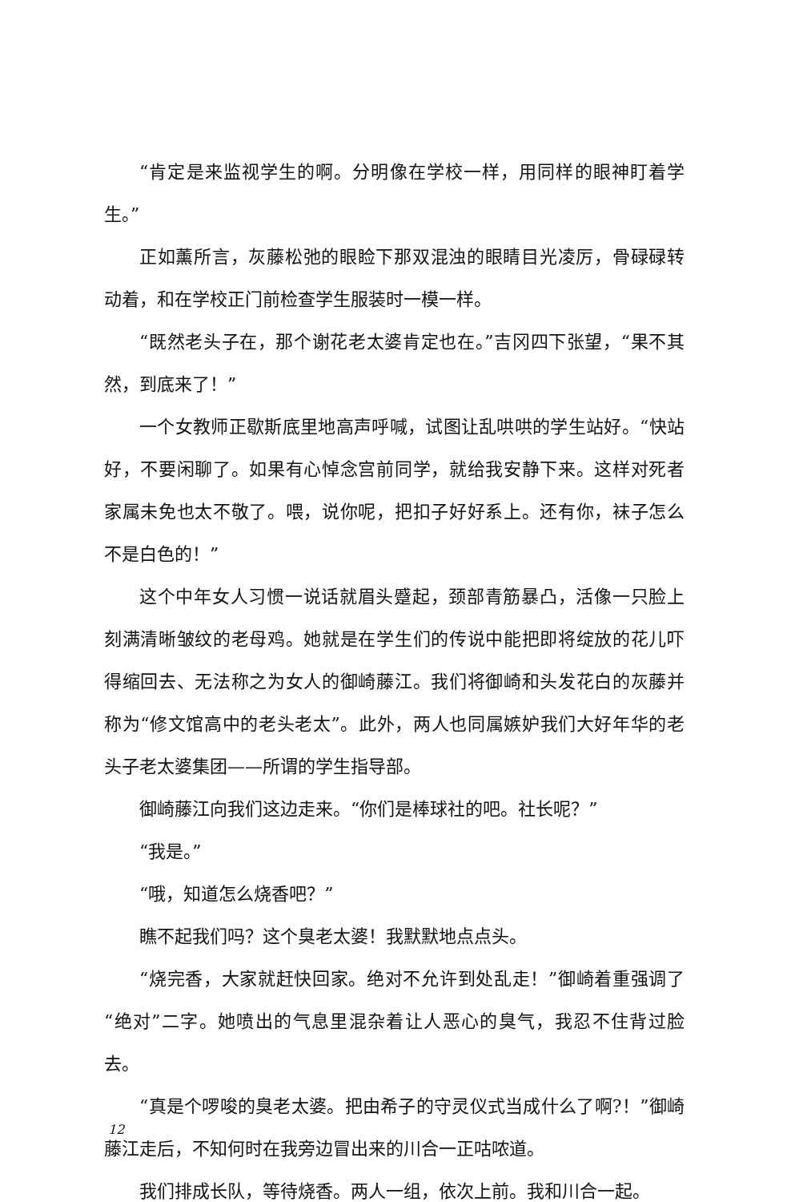“肯定是来监视学生的啊。分明像在学校一样，用同样的眼神盯着学生。”
正如薰所言，灰藤松弛的眼睑下那双混浊的眼睛目光凌厉，骨碌碌转动着，和在学校正门前检查学生服装时一模一样。
“既然老头子在，那个谢花老太婆肯定也在。”吉冈四下张望，“果不其然，到底来了！”
一个女教师正歇斯底里地高声呼喊，试图让乱哄哄的学生站好。“快站好，不要闲聊了。如果有心悼念宫前同学，就给我安静下来。这样对死者家属未免也太不敬了。喂，说你呢，把扣子好好系上。还有你，袜子怎么不是白色的！”
这个中年女人习惯一说话就眉头蹙起，颈部青筋暴凸，活像一只脸上刻满清晰皱纹的老母鸡。她就是在学生们的传说中能把即将绽放的花儿吓得缩回去、无法称之为女人的御崎藤江。我们将御崎和头发花白的灰藤并称为“修文馆高中的老头老太”。此外，两人也同属嫉妒我们大好年华的老头子老太婆集团——所谓的学生指导部。
御崎藤江向我们这边走来。“你们是棒球社的吧。社长呢？”
“我是。”
“哦，知道怎么烧香吧？”
瞧不起我们吗？这个臭老太婆！我默默地点点头。
“烧完香，大家就赶快回家。绝对不允许到处乱走！”御崎着重强调了“绝对”二字。她喷出的气息里混杂着让人恶心的臭气，我忍不住背过脸去。
“真是个啰唆的臭老太婆。把由希子的守灵仪式当成什么了啊?！”御崎藤江走后，不知何时在我旁边冒出来的川合一正咕哝道。
我们排成长队，等待烧香。两人一组，依次上前。我和川合一起。
12